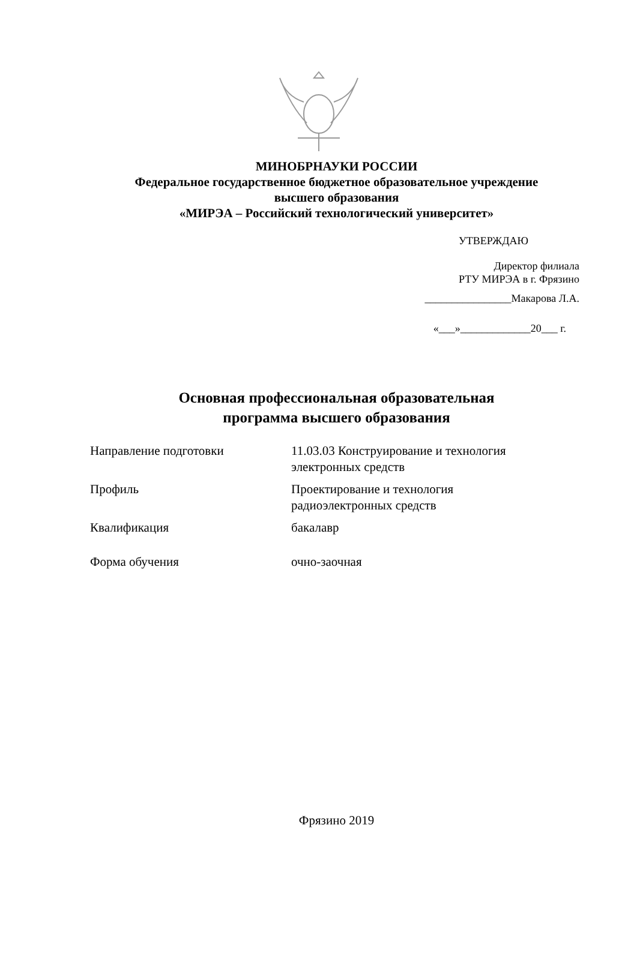МИНОБРНАУКИ РОССИИ
Федеральное государственное бюджетное образовательное учреждение
высшего образования
«МИРЭА – Российский технологический университет»
УТВЕРЖДАЮ
Директор филиала
РТУ МИРЭА в г. Фрязино
________________Макарова Л.А.
«___»_____________20___ г.
Основная профессиональная образовательная
программа высшего образования
| Направление подготовки | 11.03.03 Конструирование и технология электронных средств |
| Профиль | Проектирование и технология радиоэлектронных средств |
| Квалификация | бакалавр |
| Форма обучения | очно-заочная |
Фрязино 2019